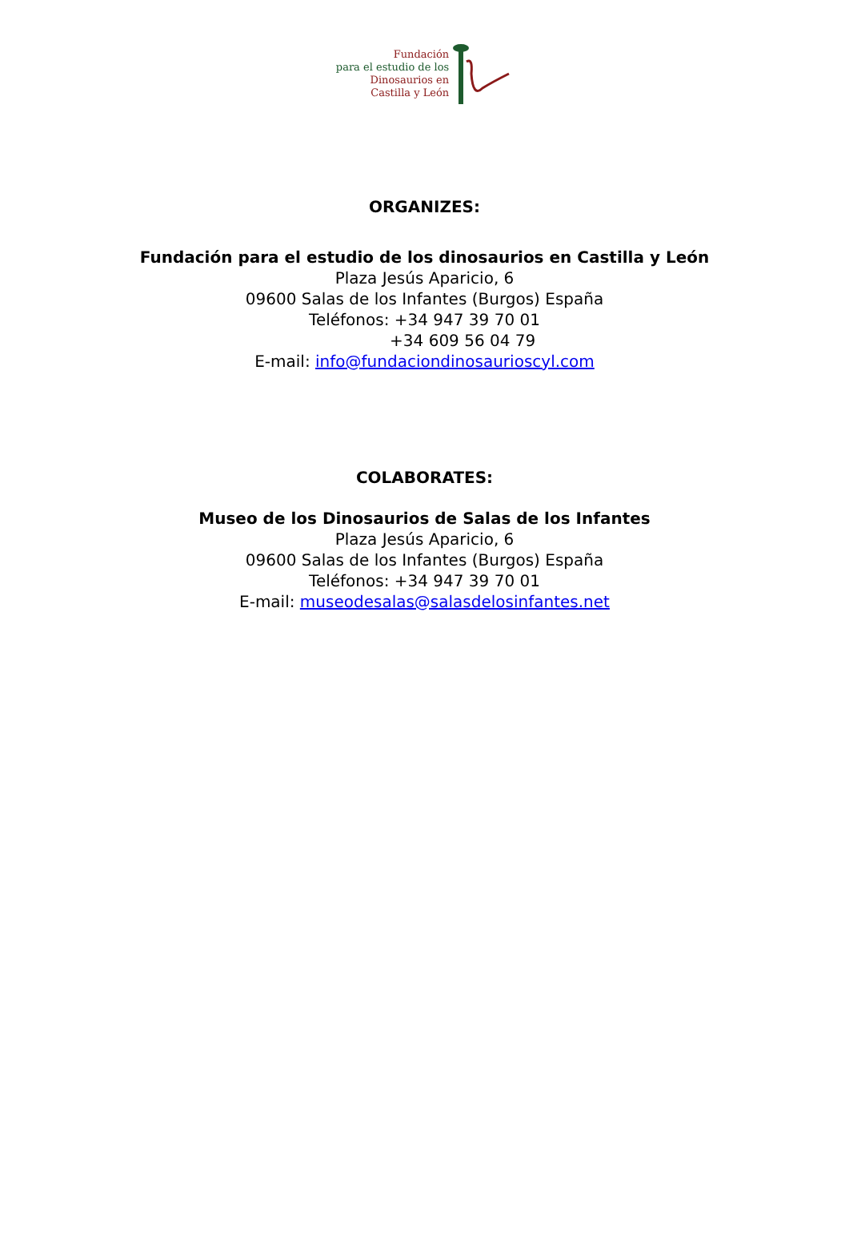Fundación
para el estudio de los
Dinosaurios en
Castilla y León
ORGANIZES:
Fundación para el estudio de los dinosaurios en Castilla y León
Plaza Jesús Aparicio, 6
09600 Salas de los Infantes (Burgos) España
Teléfonos: +34 947 39 70 01
+34 609 56 04 79
E-mail: info@fundaciondinosaurioscyl.com
COLABORATES:
Museo de los Dinosaurios de Salas de los Infantes
Plaza Jesús Aparicio, 6
09600 Salas de los Infantes (Burgos) España
Teléfonos: +34 947 39 70 01
E-mail: museodesalas@salasdelosinfantes.net